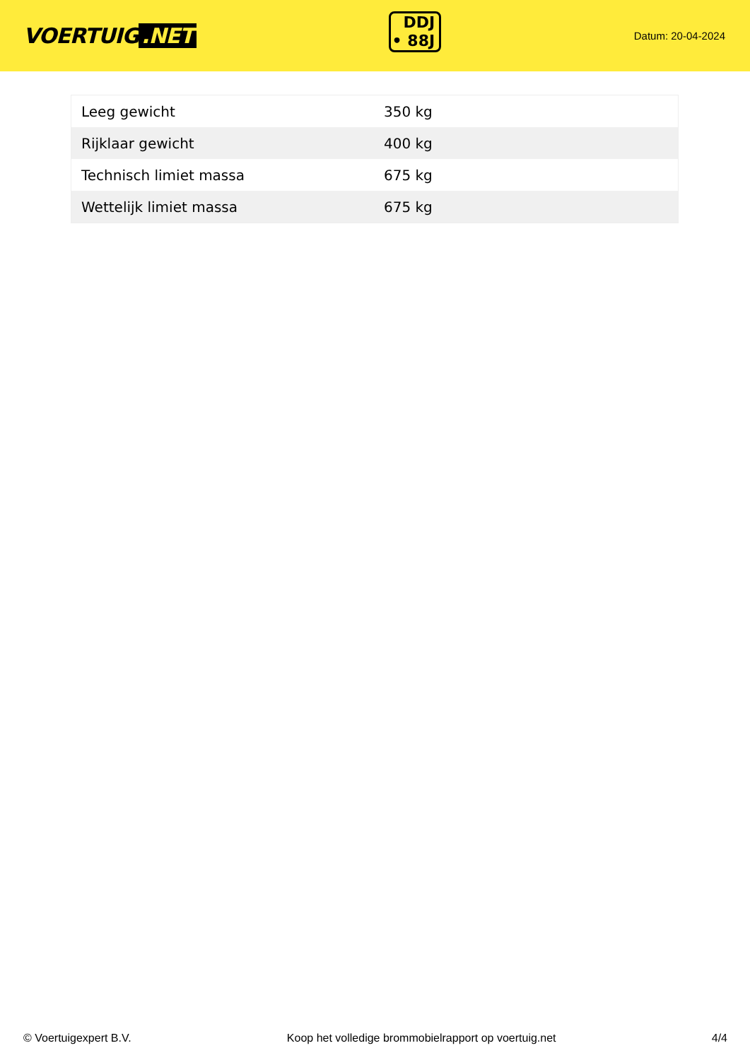VOERTUIG.NET
DDJ
• 88J
Datum: 20-04-2024
| Leeg gewicht | 350 kg |
| Rijklaar gewicht | 400 kg |
| Technisch limiet massa | 675 kg |
| Wettelijk limiet massa | 675 kg |
© Voertuigexpert B.V. Koop het volledige brommobielrapport op voertuig.net 4/4